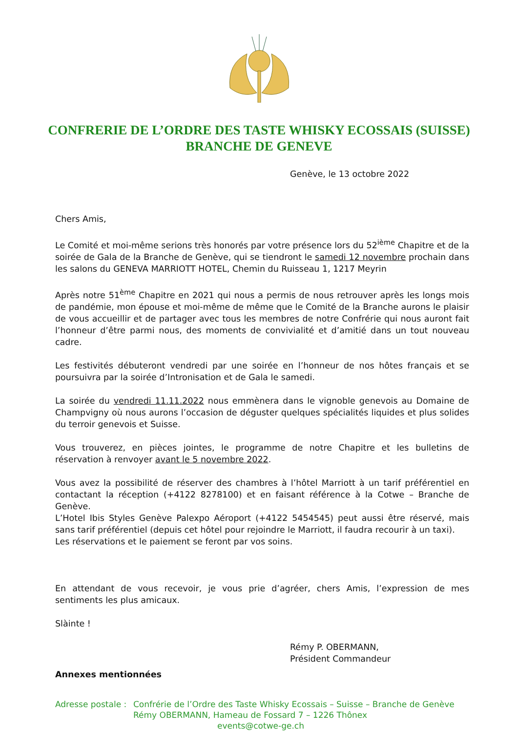CONFRERIE DE L’ORDRE DES TASTE WHISKY ECOSSAIS (SUISSE)
BRANCHE DE GENEVE
Genève, le 13 octobre 2022
Chers Amis,
Le Comité et moi-même serions très honorés par votre présence lors du 52<sup>ième</sup> Chapitre et de la soirée de Gala de la Branche de Genève, qui se tiendront le samedi 12 novembre prochain dans les salons du GENEVA MARRIOTT HOTEL, Chemin du Ruisseau 1, 1217 Meyrin
Après notre 51<sup>ème</sup> Chapitre en 2021 qui nous a permis de nous retrouver après les longs mois de pandémie, mon épouse et moi-même de même que le Comité de la Branche aurons le plaisir de vous accueillir et de partager avec tous les membres de notre Confrérie qui nous auront fait l’honneur d’être parmi nous, des moments de convivialité et d’amitié dans un tout nouveau cadre.
Les festivités débuteront vendredi par une soirée en l’honneur de nos hôtes français et se poursuivra par la soirée d’Intronisation et de Gala le samedi.
La soirée du vendredi 11.11.2022 nous emmènera dans le vignoble genevois au Domaine de Champvigny où nous aurons l’occasion de déguster quelques spécialités liquides et plus solides du terroir genevois et Suisse.
Vous trouverez, en pièces jointes, le programme de notre Chapitre et les bulletins de réservation à renvoyer avant le 5 novembre 2022.
Vous avez la possibilité de réserver des chambres à l’hôtel Marriott à un tarif préférentiel en contactant la réception (+4122 8278100) et en faisant référence à la Cotwe – Branche de Genève.
L’Hotel Ibis Styles Genève Palexpo Aéroport (+4122 5454545) peut aussi être réservé, mais sans tarif préférentiel (depuis cet hôtel pour rejoindre le Marriott, il faudra recourir à un taxi).
Les réservations et le paiement se feront par vos soins.
En attendant de vous recevoir, je vous prie d’agréer, chers Amis, l’expression de mes sentiments les plus amicaux.
Slàinte !
Rémy P. OBERMANN,
Président Commandeur
Annexes mentionnées
Adresse postale : Confrérie de l’Ordre des Taste Whisky Ecossais – Suisse – Branche de Genève
Rémy OBERMANN, Hameau de Fossard 7 – 1226 Thônex
events@cotwe-ge.ch